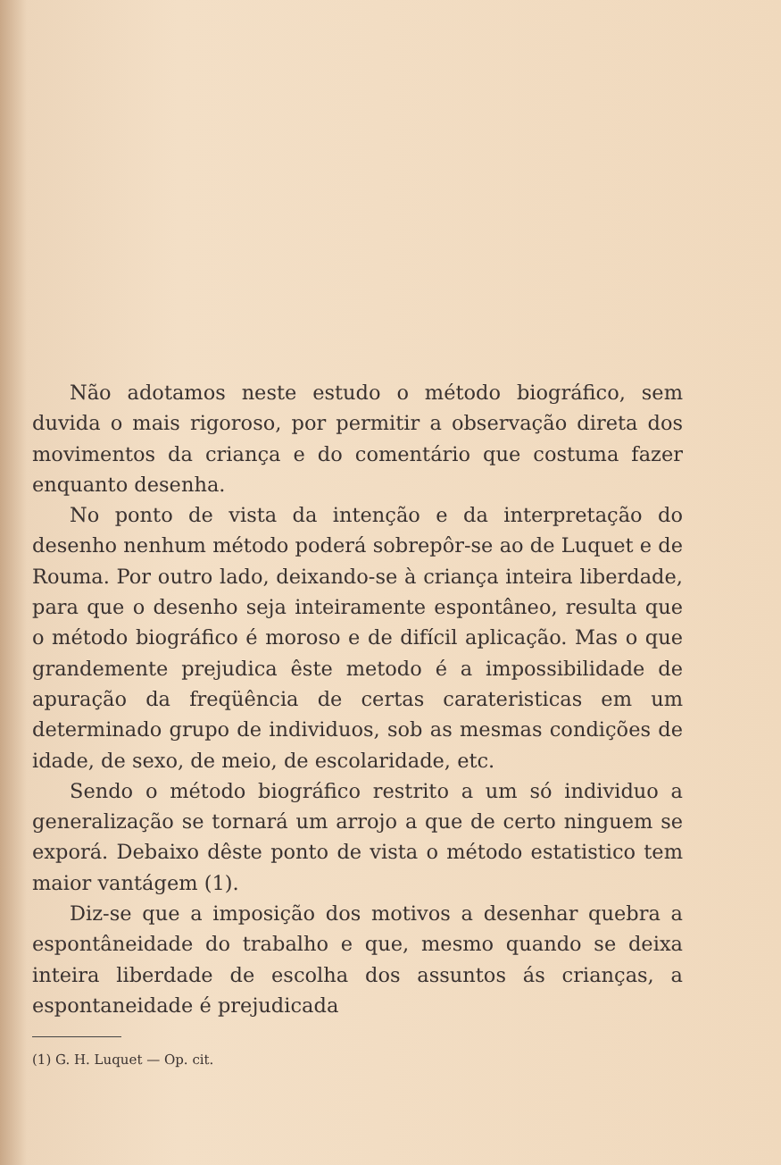Não adotamos neste estudo o método biográfico, sem duvida o mais rigoroso, por permitir a observação direta dos movimentos da criança e do comentário que costuma fazer enquanto desenha.
No ponto de vista da intenção e da interpretação do desenho nenhum método poderá sobrepôr-se ao de Luquet e de Rouma. Por outro lado, deixando-se à criança inteira liberdade, para que o desenho seja inteiramente espontâneo, resulta que o método biográfico é moroso e de difícil aplicação. Mas o que grandemente prejudica êste metodo é a impossibilidade de apuração da freqüência de certas carateristicas em um determinado grupo de individuos, sob as mesmas condições de idade, de sexo, de meio, de escolaridade, etc.
Sendo o método biográfico restrito a um só individuo a generalização se tornará um arrojo a que de certo ninguem se exporá. Debaixo dêste ponto de vista o método estatistico tem maior vantágem (1).
Diz-se que a imposição dos motivos a desenhar quebra a espontâneidade do trabalho e que, mesmo quando se deixa inteira liberdade de escolha dos assuntos ás crianças, a espontaneidade é prejudicada
(1) G. H. Luquet — Op. cit.